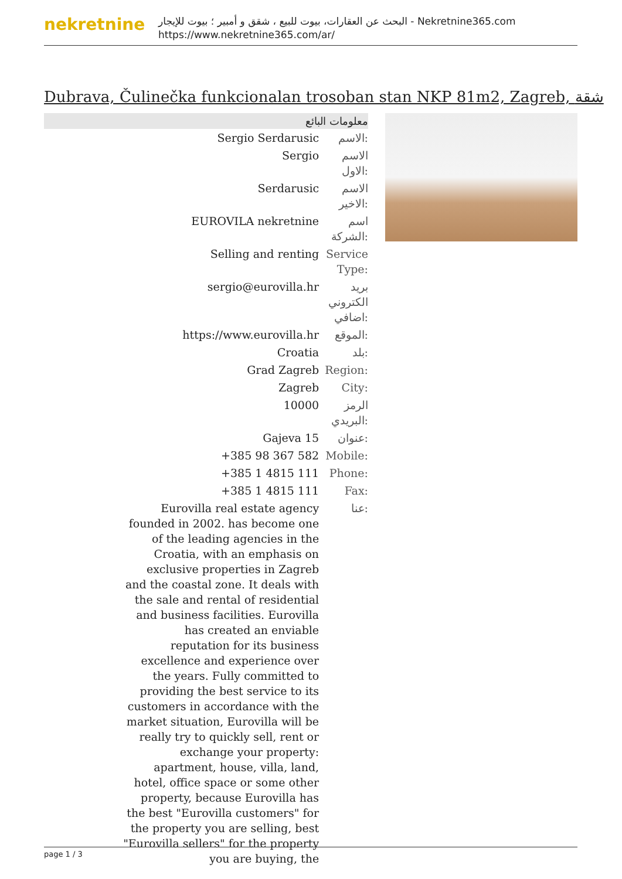nekretnine
البحث عن العقارات، بيوت للبيع ، شقق و أمبير ؛ بيوت للإيجار - Nekretnine365.com
https://www.nekretnine365.com/ar/
Dubrava, Čulinečka funkcionalan trosoban stan NKP 81m2, Zagreb, شقة
معلومات البائع
| Sergio Serdarusic | الاسم: |
| Sergio | الاسم الاول: |
| Serdarusic | الاسم الاخير: |
| EUROVILA nekretnine | اسم الشركة: |
| Selling and renting | Service Type: |
| sergio@eurovilla.hr | بريد الكتروني اضافي: |
| https://www.eurovilla.hr | الموقع: |
| Croatia | بلد: |
| Grad Zagreb | Region: |
| Zagreb | City: |
| 10000 | الرمز البريدي: |
| Gajeva 15 | عنوان: |
| +385 98 367 582 | Mobile: |
| +385 1 4815 111 | Phone: |
| +385 1 4815 111 | Fax: |
| Eurovilla real estate agency founded in 2002. has become one of the leading agencies in the Croatia, with an emphasis on exclusive properties in Zagreb and the coastal zone. It deals with the sale and rental of residential and business facilities. Eurovilla has created an enviable reputation for its business excellence and experience over the years. Fully committed to providing the best service to its customers in accordance with the market situation, Eurovilla will be really try to quickly sell, rent or exchange your property: apartment, house, villa, land, hotel, office space or some other property, because Eurovilla has the best "Eurovilla customers" for the property you are selling, best "Eurovilla sellers" for the property you are buying, the | عنا: |
page 1 / 3